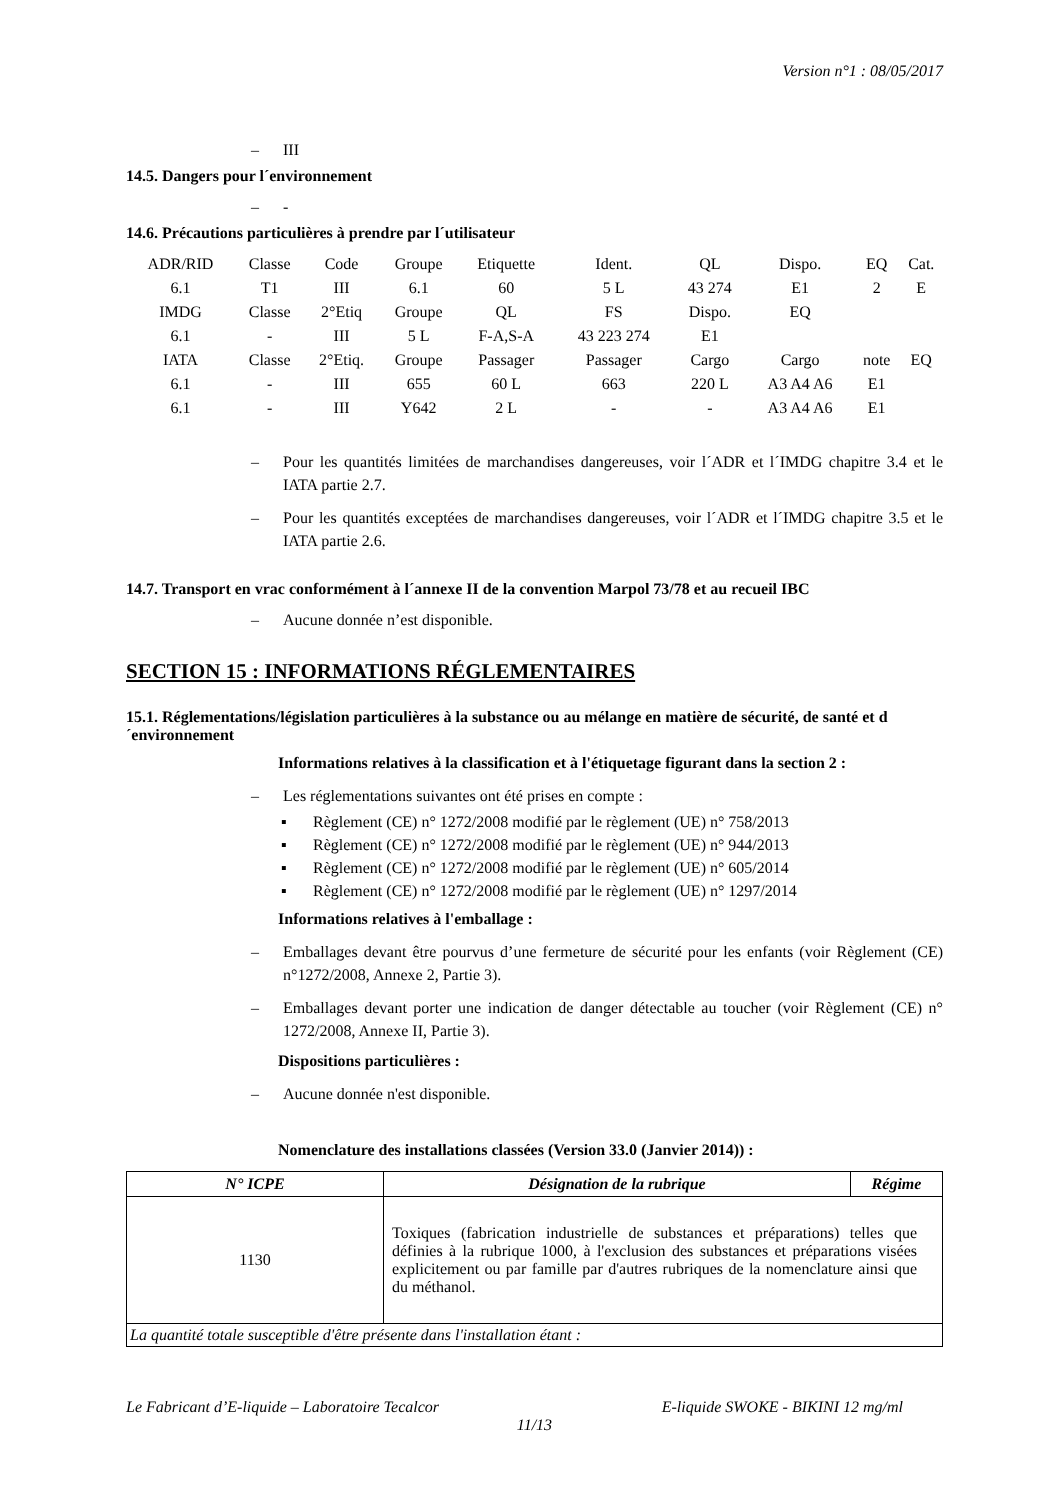Version n°1 : 08/05/2017
– III
14.5. Dangers pour l´environnement
– -
14.6. Précautions particulières à prendre par l´utilisateur
| ADR/RID | Classe | Code | Groupe | Etiquette | Ident. | QL | Dispo. | EQ | Cat. |
| 6.1 | T1 | III | 6.1 | 60 | 5 L | 43 274 | E1 | 2 | E |
| IMDG | Classe | 2°Etiq | Groupe | QL | FS | Dispo. | EQ | | |
| 6.1 | - | III | 5 L | F-A,S-A | 43 223 274 | E1 | | | |
| IATA | Classe | 2°Etiq. | Groupe | Passager | Passager | Cargo | Cargo | note | EQ |
| 6.1 | - | III | 655 | 60 L | 663 | 220 L | A3 A4 A6 | E1 | |
| 6.1 | - | III | Y642 | 2 L | - | - | A3 A4 A6 | E1 | |
– Pour les quantités limitées de marchandises dangereuses, voir l´ADR et l´IMDG chapitre 3.4 et le IATA partie 2.7.
– Pour les quantités exceptées de marchandises dangereuses, voir l´ADR et l´IMDG chapitre 3.5 et le IATA partie 2.6.
14.7. Transport en vrac conformément à l´annexe II de la convention Marpol 73/78 et au recueil IBC
– Aucune donnée n’est disponible.
SECTION 15 : INFORMATIONS RÉGLEMENTAIRES
15.1. Réglementations/législation particulières à la substance ou au mélange en matière de sécurité, de santé et d´environnement
Informations relatives à la classification et à l'étiquetage figurant dans la section 2 :
– Les réglementations suivantes ont été prises en compte :
▪ Règlement (CE) n° 1272/2008 modifié par le règlement (UE) n° 758/2013
▪ Règlement (CE) n° 1272/2008 modifié par le règlement (UE) n° 944/2013
▪ Règlement (CE) n° 1272/2008 modifié par le règlement (UE) n° 605/2014
▪ Règlement (CE) n° 1272/2008 modifié par le règlement (UE) n° 1297/2014
Informations relatives à l'emballage :
– Emballages devant être pourvus d’une fermeture de sécurité pour les enfants (voir Règlement (CE) n°1272/2008, Annexe 2, Partie 3).
– Emballages devant porter une indication de danger détectable au toucher (voir Règlement (CE) n° 1272/2008, Annexe II, Partie 3).
Dispositions particulières :
– Aucune donnée n'est disponible.
Nomenclature des installations classées (Version 33.0 (Janvier 2014)) :
| N° ICPE | Désignation de la rubrique | Régime |
| --- | --- | --- |
| 1130 | Toxiques (fabrication industrielle de substances et préparations) telles que définies à la rubrique 1000, à l'exclusion des substances et préparations visées explicitement ou par famille par d'autres rubriques de la nomenclature ainsi que du méthanol. | |
| La quantité totale susceptible d'être présente dans l'installation étant : | | |
Le Fabricant d’E-liquide – Laboratoire Tecalcor E-liquide SWOKE - BIKINI 12 mg/ml
11/13